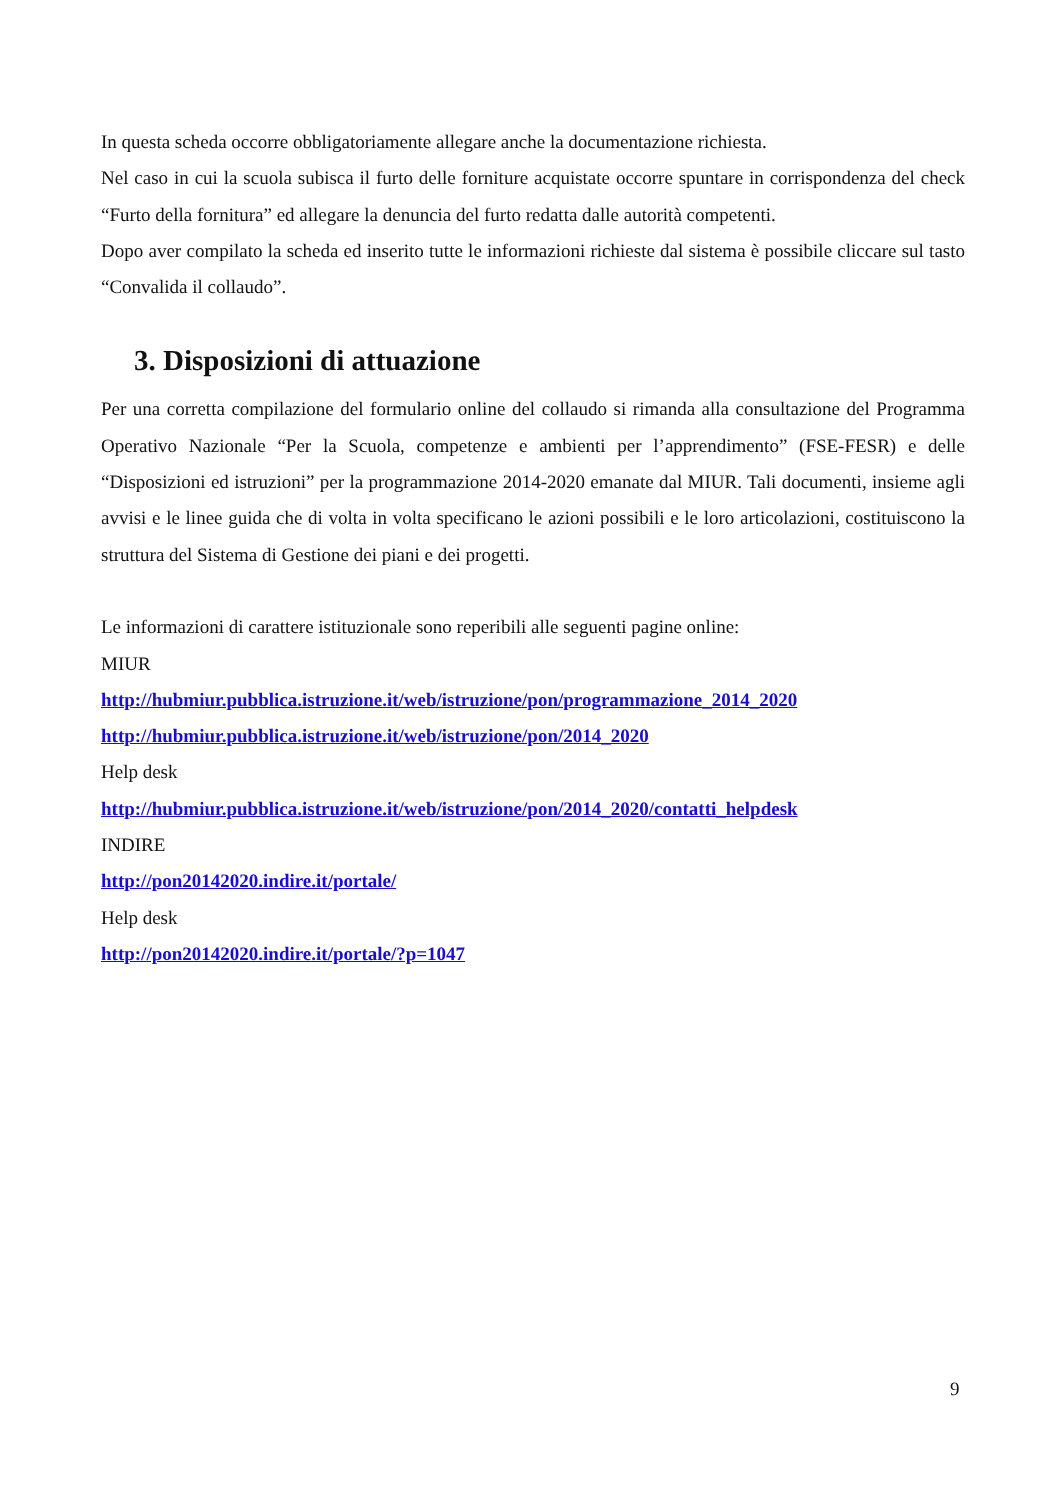In questa scheda occorre obbligatoriamente allegare anche la documentazione richiesta.
Nel caso in cui la scuola subisca il furto delle forniture acquistate occorre spuntare in corrispondenza del check “Furto della fornitura” ed allegare la denuncia del furto redatta dalle autorità competenti.
Dopo aver compilato la scheda ed inserito tutte le informazioni richieste dal sistema è possibile cliccare sul tasto “Convalida il collaudo”.
3. Disposizioni di attuazione
Per una corretta compilazione del formulario online del collaudo si rimanda alla consultazione del Programma Operativo Nazionale “Per la Scuola, competenze e ambienti per l’apprendimento” (FSE-FESR) e delle “Disposizioni ed istruzioni” per la programmazione 2014-2020 emanate dal MIUR. Tali documenti, insieme agli avvisi e le linee guida che di volta in volta specificano le azioni possibili e le loro articolazioni, costituiscono la struttura del Sistema di Gestione dei piani e dei progetti.
Le informazioni di carattere istituzionale sono reperibili alle seguenti pagine online:
MIUR
http://hubmiur.pubblica.istruzione.it/web/istruzione/pon/programmazione_2014_2020
http://hubmiur.pubblica.istruzione.it/web/istruzione/pon/2014_2020
Help desk
http://hubmiur.pubblica.istruzione.it/web/istruzione/pon/2014_2020/contatti_helpdesk
INDIRE
http://pon20142020.indire.it/portale/
Help desk
http://pon20142020.indire.it/portale/?p=1047
9